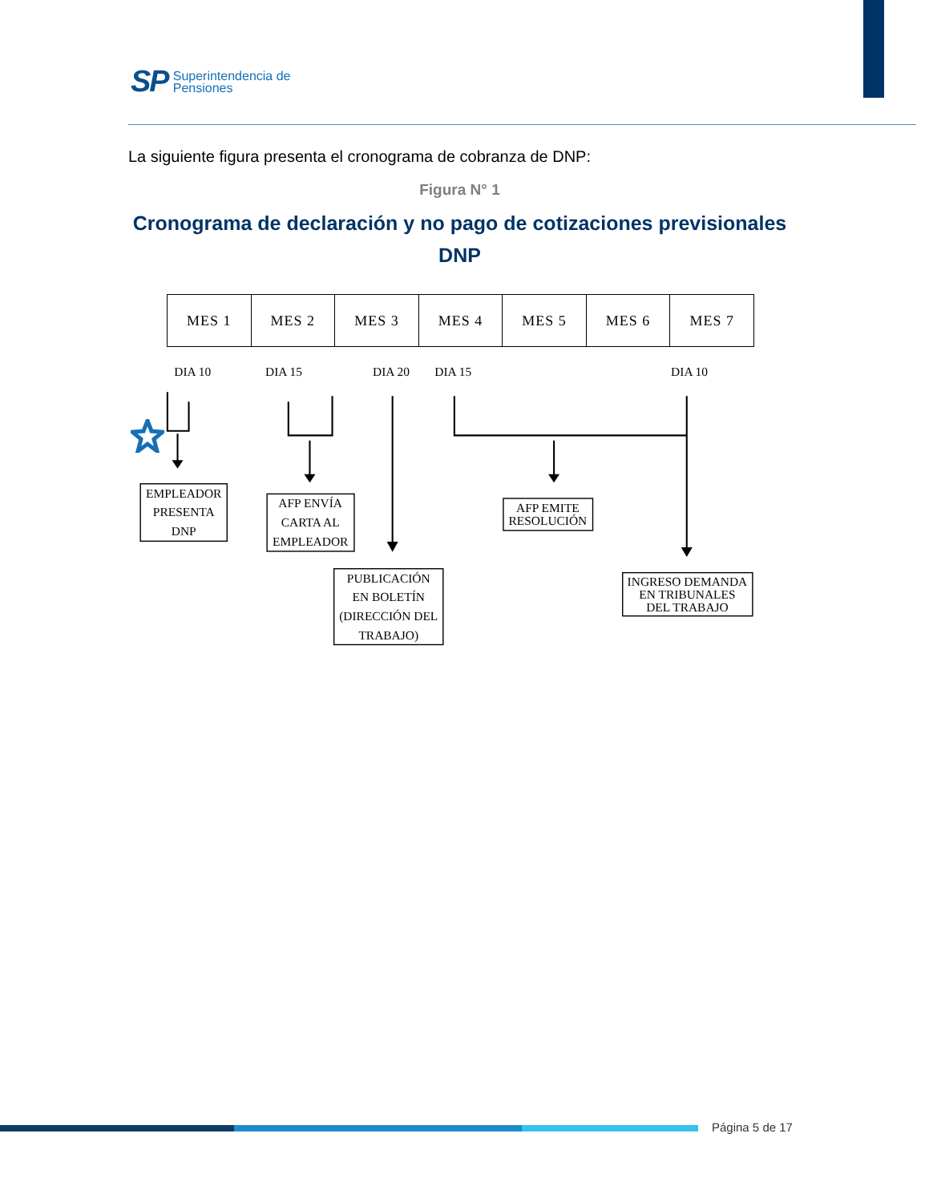SP
Superintendencia de
Pensiones
La siguiente figura presenta el cronograma de cobranza de DNP:
Figura N° 1
Cronograma de declaración y no pago de cotizaciones previsionales
DNP
| MES 1 | MES 2 | MES 3 | MES 4 | MES 5 | MES 6 | MES 7 |
DIA 10
DIA 15
DIA 20
DIA 15
DIA 10
EMPLEADOR
PRESENTA
DNP
AFP ENVÍA
CARTA AL
EMPLEADOR
PUBLICACIÓN
EN BOLETÍN
(DIRECCIÓN DEL
TRABAJO)
AFP EMITE
RESOLUCIÓN
INGRESO DEMANDA
EN TRIBUNALES
DEL TRABAJO
Página 5 de 17